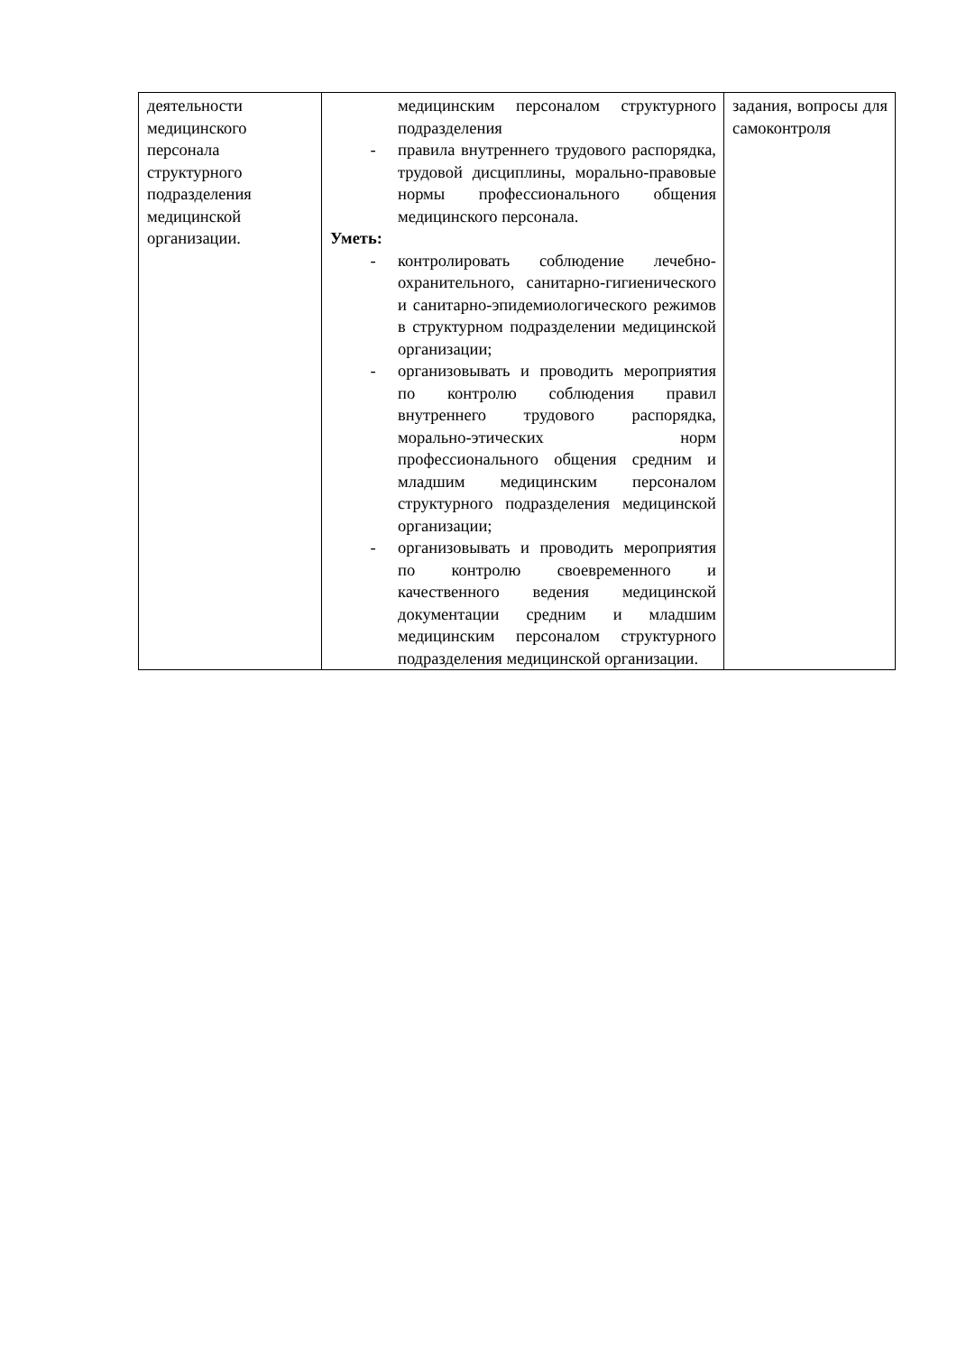| деятельности медицинского персонала структурного подразделения медицинской организации. | медицинским персоналом структурного подразделения - правила внутреннего трудового распорядка, трудовой дисциплины, морально-правовые нормы профессионального общения медицинского персонала. Уметь: - контролировать соблюдение лечебно-охранительного, санитарно-гигиенического и санитарно-эпидемиологического режимов в структурном подразделении медицинской организации; - организовывать и проводить мероприятия по контролю соблюдения правил внутреннего трудового распорядка, морально-этических норм профессионального общения средним и младшим медицинским персоналом структурного подразделения медицинской организации; - организовывать и проводить мероприятия по контролю своевременного и качественного ведения медицинской документации средним и младшим медицинским персоналом структурного подразделения медицинской организации. | задания, вопросы для самоконтроля |